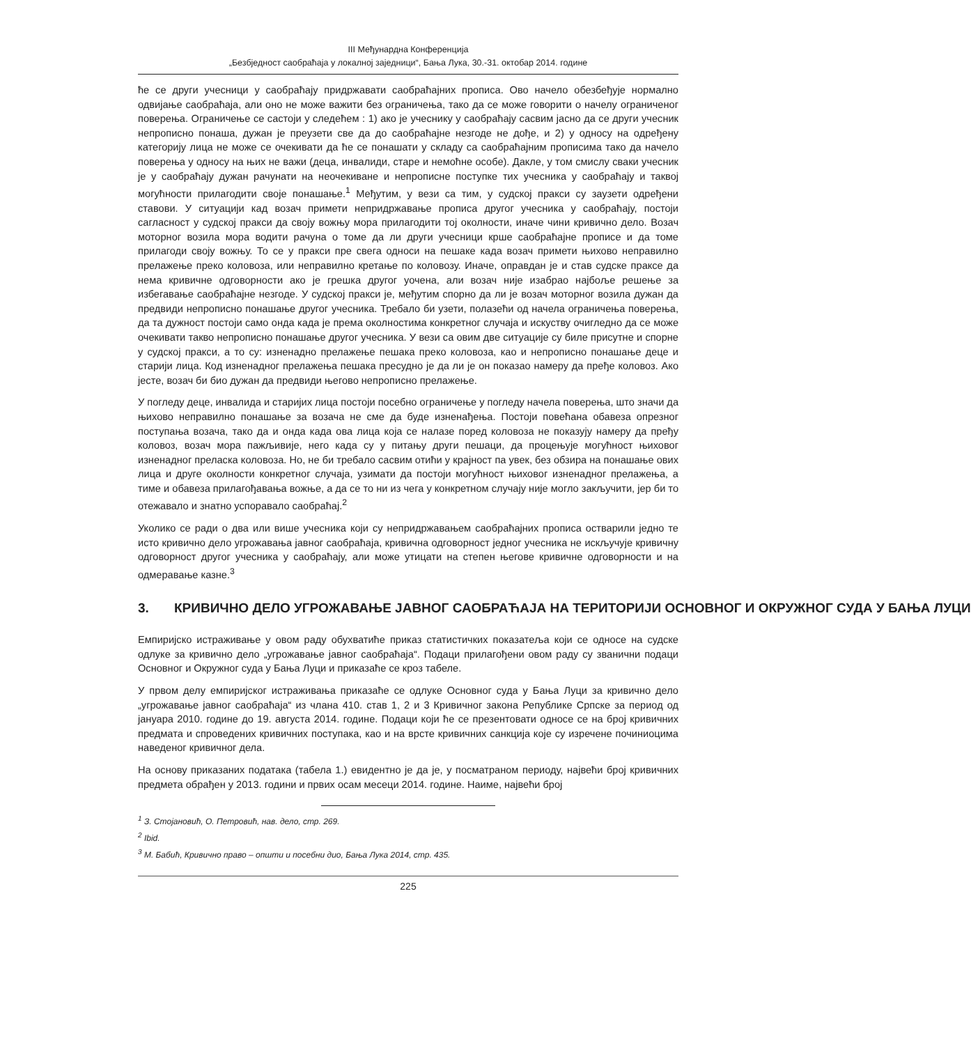III Међунардна Конференција
„Безбједност саобраћаја у локалној заједници“, Бања Лука, 30.-31. октобар 2014. године
ће се други учесници у саобраћају придржавати саобраћајних прописа. Ово начело обезбеђује нормално одвијање саобраћаја, али оно не може важити без ограничења, тако да се може говорити о начелу ограниченог поверења. Ограничење се састоји у следећем : 1) ако је учеснику у саобраћају сасвим јасно да се други учесник непрописно понаша, дужан је преузети све да до саобраћајне незгоде не дође, и 2) у односу на одређену категорију лица не може се очекивати да ће се понашати у складу са саобраћајним прописима тако да начело поверења у односу на њих не важи (деца, инвалиди, старе и немоћне особе). Дакле, у том смислу сваки учесник је у саобраћају дужан рачунати на неочекиване и непрописне поступке тих учесника у саобраћају и таквој могућности прилагодити своје понашање.<sup>1</sup> Међутим, у вези са тим, у судској пракси су заузети одређени ставови. У ситуацији кад возач примети непридржавање прописа другог учесника у саобраћају, постоји сагласност у судској пракси да своју вожњу мора прилагодити тој околности, иначе чини кривично дело. Возач моторног возила мора водити рачуна о томе да ли други учесници крше саобраћајне прописе и да томе прилагоди своју вожњу. То се у пракси пре свега односи на пешаке када возач примети њихово неправилно прелажење преко коловоза, или неправилно кретање по коловозу. Иначе, оправдан је и став судске праксе да нема кривичне одговорности ако је грешка другог уочена, али возач није изабрао најбоље решење за избегавање саобраћајне незгоде. У судској пракси је, међутим спорно да ли је возач моторног возила дужан да предвиди непрописно понашање другог учесника. Требало би узети, полазећи од начела ограничења поверења, да та дужност постоји само онда када је према околностима конкретног случаја и искуству очигледно да се може очекивати такво непрописно понашање другог учесника. У вези са овим две ситуације су биле присутне и спорне у судској пракси, а то су: изненадно прелажење пешака преко коловоза, као и непрописно понашање деце и старији лица. Код изненадног прелажења пешака пресудно је да ли је он показао намеру да пређе коловоз. Ако јесте, возач би био дужан да предвиди његово непрописно прелажење.
У погледу деце, инвалида и старијих лица постоји посебно ограничење у погледу начела поверења, што значи да њихово неправилно понашање за возача не сме да буде изненађења. Постоји повећана обавеза опрезног поступања возача, тако да и онда када ова лица која се налазе поред коловоза не показују намеру да пређу коловоз, возач мора пажљивије, него када су у питању други пешаци, да процењује могућност њиховог изненадног преласка коловоза. Но, не би требало сасвим отићи у крајност па увек, без обзира на понашање ових лица и друге околности конкретног случаја, узимати да постоји могућност њиховог изненадног прелажења, а тиме и обавеза прилагођавања вожње, а да се то ни из чега у конкретном случају није могло закључити, јер би то отежавало и знатно успоравало саобраћај.<sup>2</sup>
Уколико се ради о два или више учесника који су непридржавањем саобраћајних прописа остварили једно те исто кривично дело угрожавања јавног саобраћаја, кривична одговорност једног учесника не искључује кривичну одговорност другог учесника у саобраћају, али може утицати на степен његове кривичне одговорности и на одмеравање казне.<sup>3</sup>
3. КРИВИЧНО ДЕЛО УГРОЖАВАЊЕ ЈАВНОГ САОБРАЋАЈА НА ТЕРИТОРИЈИ ОСНОВНОГ И ОКРУЖНОГ СУДА У БАЊА ЛУЦИ
Емпиријско истраживање у овом раду обухватиће приказ статистичких показатеља који се односе на судске одлуке за кривично дело „угрожавање јавног саобраћаја“. Подаци прилагођени овом раду су званични подаци Основног и Окружног суда у Бања Луци и приказаће се кроз табеле.
У првом делу емпиријског истраживања приказаће се одлуке Основног суда у Бања Луци за кривично дело „угрожавање јавног саобраћаја“ из члана 410. став 1, 2 и 3 Кривичног закона Републике Српске за период од јануара 2010. године до 19. августа 2014. године. Подаци који ће се презентовати односе се на број кривичних предмата и спроведених кривичних поступака, као и на врсте кривичних санкција које су изречене починиоцима наведеног кривичног дела.
На основу приказаних података (табела 1.) евидентно је да је, у посматраном периоду, највећи број кривичних предмета обрађен у 2013. години и првих осам месеци 2014. године. Наиме, највећи број
<sup>1</sup> З. Стојановић, О. Петровић, нав. дело, стр. 269.
<sup>2</sup> Ibid.
<sup>3</sup> М. Бабић, Кривично право – општи и посебни дио, Бања Лука 2014, стр. 435.
225